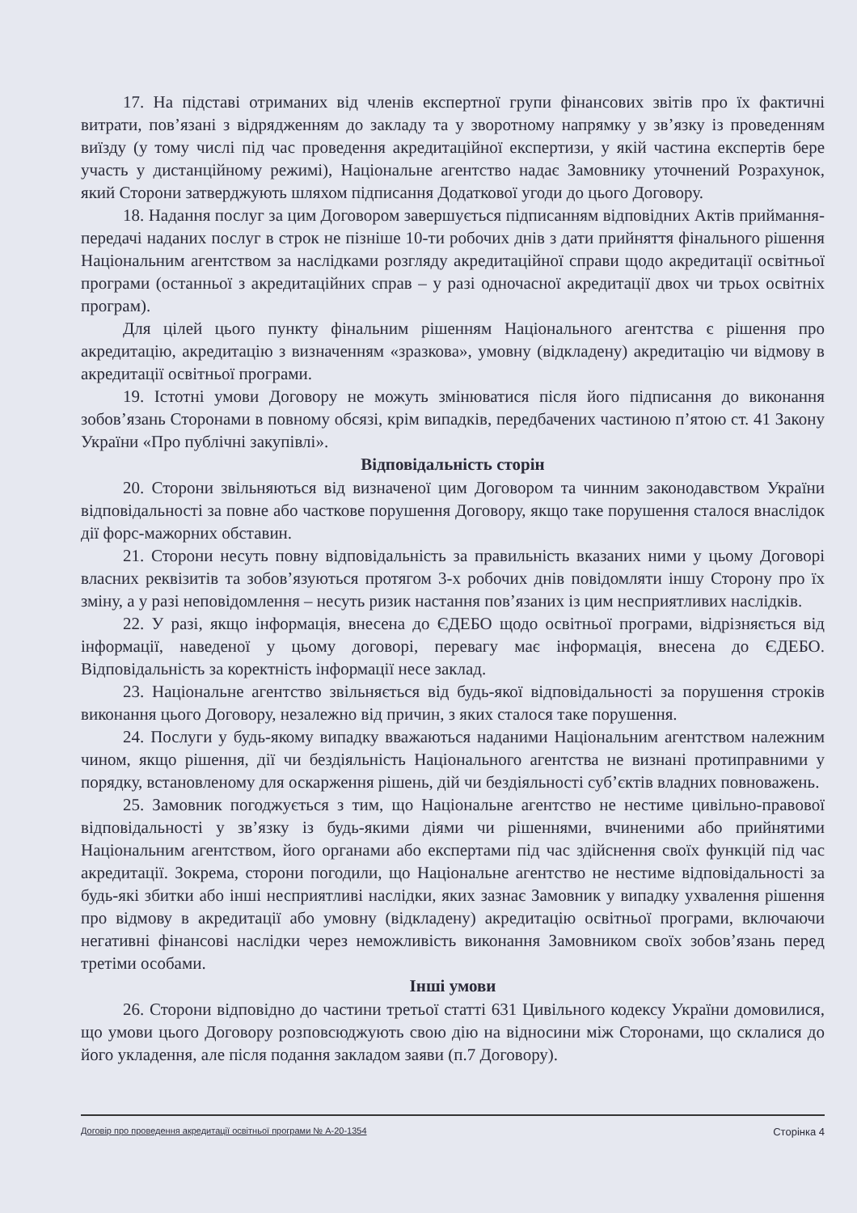17. На підставі отриманих від членів експертної групи фінансових звітів про їх фактичні витрати, пов’язані з відрядженням до закладу та у зворотному напрямку у зв’язку із проведенням виїзду (у тому числі під час проведення акредитаційної експертизи, у якій частина експертів бере участь у дистанційному режимі), Національне агентство надає Замовнику уточнений Розрахунок, який Сторони затверджують шляхом підписання Додаткової угоди до цього Договору.
18. Надання послуг за цим Договором завершується підписанням відповідних Актів приймання-передачі наданих послуг в строк не пізніше 10-ти робочих днів з дати прийняття фінального рішення Національним агентством за наслідками розгляду акредитаційної справи щодо акредитації освітньої програми (останньої з акредитаційних справ – у разі одночасної акредитації двох чи трьох освітніх програм).
Для цілей цього пункту фінальним рішенням Національного агентства є рішення про акредитацію, акредитацію з визначенням «зразкова», умовну (відкладену) акредитацію чи відмову в акредитації освітньої програми.
19. Істотні умови Договору не можуть змінюватися після його підписання до виконання зобов’язань Сторонами в повному обсязі, крім випадків, передбачених частиною п’ятою ст. 41 Закону України «Про публічні закупівлі».
Відповідальність сторін
20. Сторони звільняються від визначеної цим Договором та чинним законодавством України відповідальності за повне або часткове порушення Договору, якщо таке порушення сталося внаслідок дії форс-мажорних обставин.
21. Сторони несуть повну відповідальність за правильність вказаних ними у цьому Договорі власних реквізитів та зобов’язуються протягом 3-х робочих днів повідомляти іншу Сторону про їх зміну, а у разі неповідомлення – несуть ризик настання пов’язаних із цим несприятливих наслідків.
22. У разі, якщо інформація, внесена до ЄДЕБО щодо освітньої програми, відрізняється від інформації, наведеної у цьому договорі, перевагу має інформація, внесена до ЄДЕБО. Відповідальність за коректність інформації несе заклад.
23. Національне агентство звільняється від будь-якої відповідальності за порушення строків виконання цього Договору, незалежно від причин, з яких сталося таке порушення.
24. Послуги у будь-якому випадку вважаються наданими Національним агентством належним чином, якщо рішення, дії чи бездіяльність Національного агентства не визнані протиправними у порядку, встановленому для оскарження рішень, дій чи бездіяльності суб’єктів владних повноважень.
25. Замовник погоджується з тим, що Національне агентство не нестиме цивільно-правової відповідальності у зв’язку із будь-якими діями чи рішеннями, вчиненими або прийнятими Національним агентством, його органами або експертами під час здійснення своїх функцій під час акредитації. Зокрема, сторони погодили, що Національне агентство не нестиме відповідальності за будь-які збитки або інші несприятливі наслідки, яких зазнає Замовник у випадку ухвалення рішення про відмову в акредитації або умовну (відкладену) акредитацію освітньої програми, включаючи негативні фінансові наслідки через неможливість виконання Замовником своїх зобов’язань перед третіми особами.
Інші умови
26. Сторони відповідно до частини третьої статті 631 Цивільного кодексу України домовилися, що умови цього Договору розповсюджують свою дію на відносини між Сторонами, що склалися до його укладення, але після подання закладом заяви (п.7 Договору).
Договір про проведення акредитації освітньої програми № А-20-1354 Сторінка 4